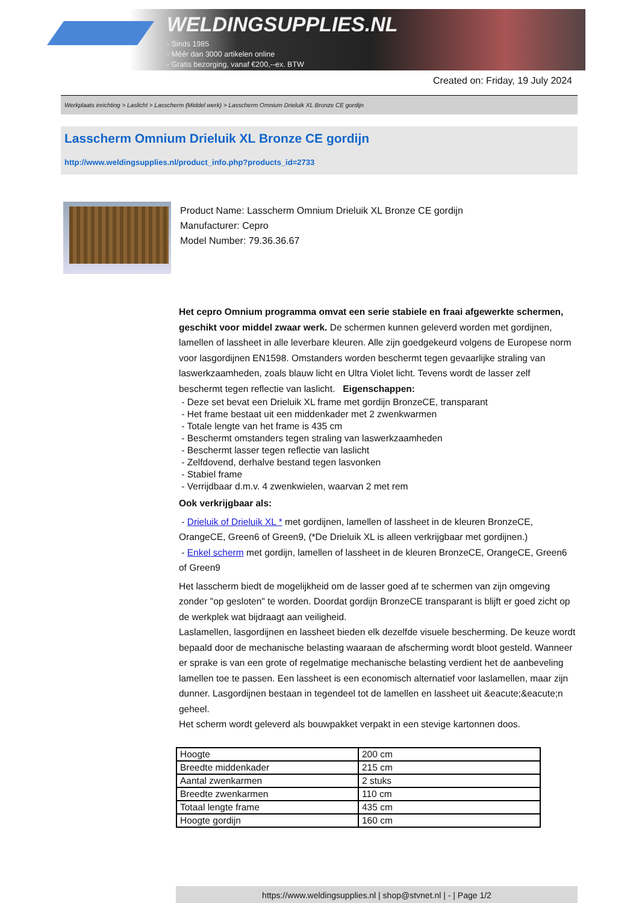WELDINGSUPPLIES.NL
- Sinds 1985
- Méér dan 3000 artikelen online
- Gratis bezorging, vanaf €200,--ex. BTW
Created on: Friday, 19 July 2024
Werkplaats inrichting > Laslicht > Lasscherm (Middel werk) > Lasscherm Omnium Drieluik XL Bronze CE gordijn
Lasscherm Omnium Drieluik XL Bronze CE gordijn
http://www.weldingsupplies.nl/product_info.php?products_id=2733
Product Name: Lasscherm Omnium Drieluik XL Bronze CE gordijn
Manufacturer: Cepro
Model Number: 79.36.36.67
Het cepro Omnium programma omvat een serie stabiele en fraai afgewerkte schermen, geschikt voor middel zwaar werk. De schermen kunnen geleverd worden met gordijnen, lamellen of lassheet in alle leverbare kleuren. Alle zijn goedgekeurd volgens de Europese norm voor lasgordijnen EN1598. Omstanders worden beschermt tegen gevaarlijke straling van laswerkzaamheden, zoals blauw licht en Ultra Violet licht. Tevens wordt de lasser zelf beschermt tegen reflectie van laslicht. Eigenschappen:
- Deze set bevat een Drieluik XL frame met gordijn BronzeCE, transparant
- Het frame bestaat uit een middenkader met 2 zwenkwarmen
- Totale lengte van het frame is 435 cm
- Beschermt omstanders tegen straling van laswerkzaamheden
- Beschermt lasser tegen reflectie van laslicht
- Zelfdovend, derhalve bestand tegen lasvonken
- Stabiel frame
- Verrijdbaar d.m.v. 4 zwenkwielen, waarvan 2 met rem
Ook verkrijgbaar als:
- Drieluik of Drieluik XL * met gordijnen, lamellen of lassheet in de kleuren BronzeCE, OrangeCE, Green6 of Green9, (*De Drieluik XL is alleen verkrijgbaar met gordijnen.)
- Enkel scherm met gordijn, lamellen of lassheet in de kleuren BronzeCE, OrangeCE, Green6 of Green9
Het lasscherm biedt de mogelijkheid om de lasser goed af te schermen van zijn omgeving zonder "op gesloten" te worden. Doordat gordijn BronzeCE transparant is blijft er goed zicht op de werkplek wat bijdraagt aan veiligheid.
Laslamellen, lasgordijnen en lassheet bieden elk dezelfde visuele bescherming. De keuze wordt bepaald door de mechanische belasting waaraan de afscherming wordt bloot gesteld. Wanneer er sprake is van een grote of regelmatige mechanische belasting verdient het de aanbeveling lamellen toe te passen. Een lassheet is een economisch alternatief voor laslamellen, maar zijn dunner. Lasgordijnen bestaan in tegendeel tot de lamellen en lassheet uit &eacute;&eacute;n geheel.
Het scherm wordt geleverd als bouwpakket verpakt in een stevige kartonnen doos.
| Hoogte | 200 cm |
| Breedte middenkader | 215 cm |
| Aantal zwenkarmen | 2 stuks |
| Breedte zwenkarmen | 110 cm |
| Totaal lengte frame | 435 cm |
| Hoogte gordijn | 160 cm |
https://www.weldingsupplies.nl | shop@stvnet.nl | - | Page 1/2